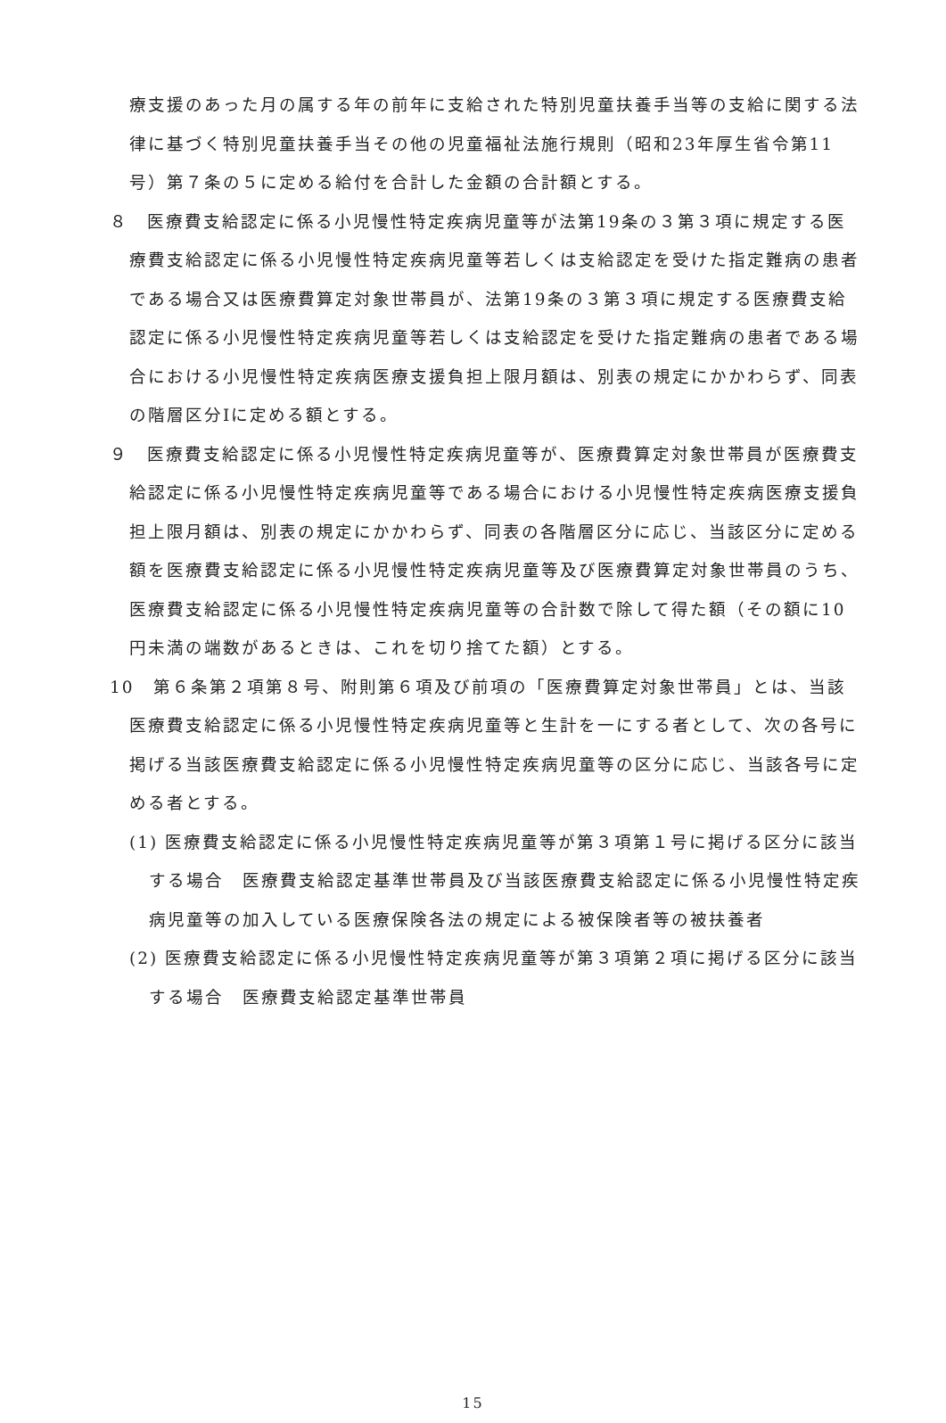療支援のあった月の属する年の前年に支給された特別児童扶養手当等の支給に関する法律に基づく特別児童扶養手当その他の児童福祉法施行規則（昭和23年厚生省令第11号）第７条の５に定める給付を合計した金額の合計額とする。
８　医療費支給認定に係る小児慢性特定疾病児童等が法第19条の３第３項に規定する医療費支給認定に係る小児慢性特定疾病児童等若しくは支給認定を受けた指定難病の患者である場合又は医療費算定対象世帯員が、法第19条の３第３項に規定する医療費支給認定に係る小児慢性特定疾病児童等若しくは支給認定を受けた指定難病の患者である場合における小児慢性特定疾病医療支援負担上限月額は、別表の規定にかかわらず、同表の階層区分Ⅰに定める額とする。
９　医療費支給認定に係る小児慢性特定疾病児童等が、医療費算定対象世帯員が医療費支給認定に係る小児慢性特定疾病児童等である場合における小児慢性特定疾病医療支援負担上限月額は、別表の規定にかかわらず、同表の各階層区分に応じ、当該区分に定める額を医療費支給認定に係る小児慢性特定疾病児童等及び医療費算定対象世帯員のうち、医療費支給認定に係る小児慢性特定疾病児童等の合計数で除して得た額（その額に10円未満の端数があるときは、これを切り捨てた額）とする。
10　第６条第２項第８号、附則第６項及び前項の「医療費算定対象世帯員」とは、当該医療費支給認定に係る小児慢性特定疾病児童等と生計を一にする者として、次の各号に掲げる当該医療費支給認定に係る小児慢性特定疾病児童等の区分に応じ、当該各号に定める者とする。
(1) 医療費支給認定に係る小児慢性特定疾病児童等が第３項第１号に掲げる区分に該当する場合　医療費支給認定基準世帯員及び当該医療費支給認定に係る小児慢性特定疾病児童等の加入している医療保険各法の規定による被保険者等の被扶養者
(2) 医療費支給認定に係る小児慢性特定疾病児童等が第３項第２項に掲げる区分に該当する場合　医療費支給認定基準世帯員
15